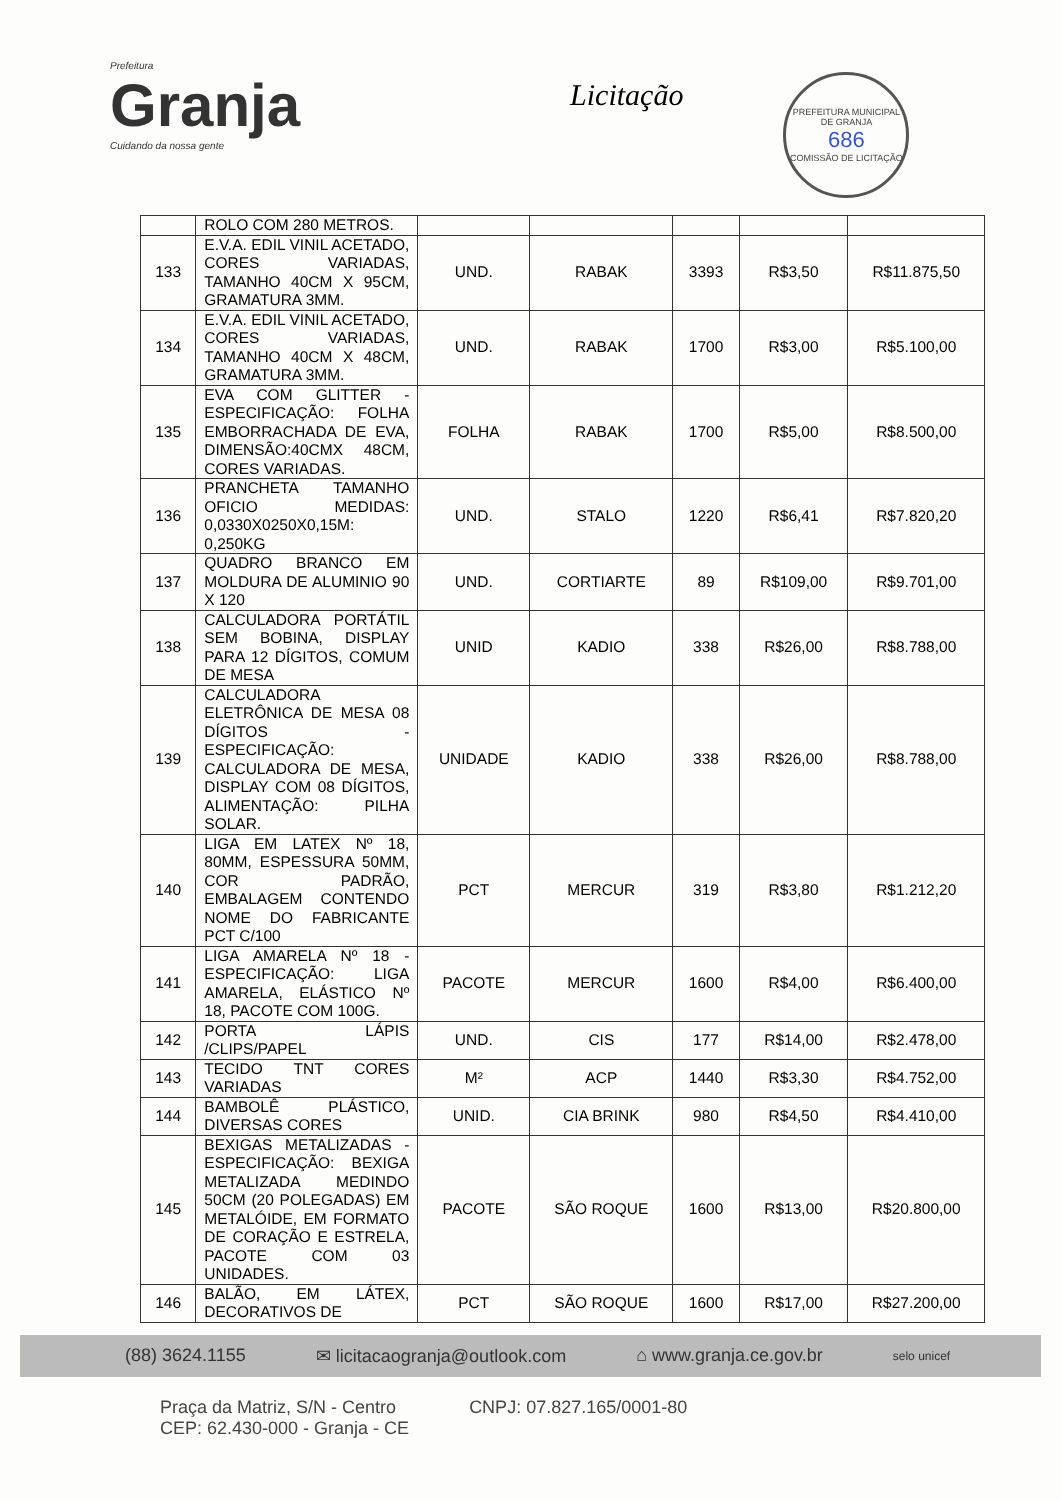Prefeitura
Granja
Cuidando da nossa gente
Licitação
PREFEITURA MUNICIPAL DE GRANJA
686
COMISSÃO DE LICITAÇÃO
| | ROLO COM 280 METROS. | | | | | |
| 133 | E.V.A. EDIL VINIL ACETADO, CORES VARIADAS, TAMANHO 40CM X 95CM, GRAMATURA 3MM. | UND. | RABAK | 3393 | R$3,50 | R$11.875,50 |
| 134 | E.V.A. EDIL VINIL ACETADO, CORES VARIADAS, TAMANHO 40CM X 48CM, GRAMATURA 3MM. | UND. | RABAK | 1700 | R$3,00 | R$5.100,00 |
| 135 | EVA COM GLITTER - ESPECIFICAÇÃO: FOLHA EMBORRACHADA DE EVA, DIMENSÃO:40CMX 48CM, CORES VARIADAS. | FOLHA | RABAK | 1700 | R$5,00 | R$8.500,00 |
| 136 | PRANCHETA TAMANHO OFICIO MEDIDAS: 0,0330X0250X0,15M: 0,250KG | UND. | STALO | 1220 | R$6,41 | R$7.820,20 |
| 137 | QUADRO BRANCO EM MOLDURA DE ALUMINIO 90 X 120 | UND. | CORTIARTE | 89 | R$109,00 | R$9.701,00 |
| 138 | CALCULADORA PORTÁTIL SEM BOBINA, DISPLAY PARA 12 DÍGITOS, COMUM DE MESA | UNID | KADIO | 338 | R$26,00 | R$8.788,00 |
| 139 | CALCULADORA ELETRÔNICA DE MESA 08 DÍGITOS - ESPECIFICAÇÃO: CALCULADORA DE MESA, DISPLAY COM 08 DÍGITOS, ALIMENTAÇÃO: PILHA SOLAR. | UNIDADE | KADIO | 338 | R$26,00 | R$8.788,00 |
| 140 | LIGA EM LATEX Nº 18, 80MM, ESPESSURA 50MM, COR PADRÃO, EMBALAGEM CONTENDO NOME DO FABRICANTE PCT C/100 | PCT | MERCUR | 319 | R$3,80 | R$1.212,20 |
| 141 | LIGA AMARELA Nº 18 - ESPECIFICAÇÃO: LIGA AMARELA, ELÁSTICO Nº 18, PACOTE COM 100G. | PACOTE | MERCUR | 1600 | R$4,00 | R$6.400,00 |
| 142 | PORTA LÁPIS /CLIPS/PAPEL | UND. | CIS | 177 | R$14,00 | R$2.478,00 |
| 143 | TECIDO TNT CORES VARIADAS | M² | ACP | 1440 | R$3,30 | R$4.752,00 |
| 144 | BAMBOLÊ PLÁSTICO, DIVERSAS CORES | UNID. | CIA BRINK | 980 | R$4,50 | R$4.410,00 |
| 145 | BEXIGAS METALIZADAS - ESPECIFICAÇÃO: BEXIGA METALIZADA MEDINDO 50CM (20 POLEGADAS) EM METALÓIDE, EM FORMATO DE CORAÇÃO E ESTRELA, PACOTE COM 03 UNIDADES. | PACOTE | SÃO ROQUE | 1600 | R$13,00 | R$20.800,00 |
| 146 | BALÃO, EM LÁTEX, DECORATIVOS DE | PCT | SÃO ROQUE | 1600 | R$17,00 | R$27.200,00 |
(88) 3624.1155 ✉ licitacaogranja@outlook.com ⌂ www.granja.ce.gov.br selo unicef
Praça da Matriz, S/N - Centro
CEP: 62.430-000 - Granja - CE CNPJ: 07.827.165/0001-80